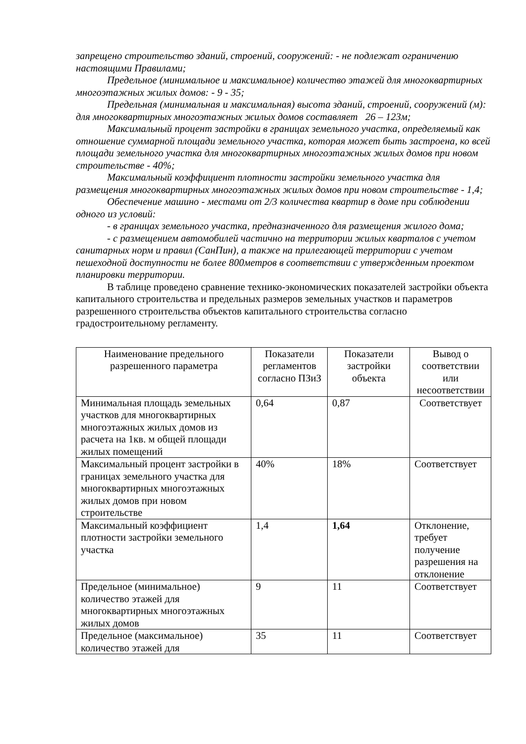запрещено строительство зданий, строений, сооружений: - не подлежат ограничению настоящими Правилами;
Предельное (минимальное и максимальное) количество этажей для многоквартирных многоэтажных жилых домов: - 9 - 35;
Предельная (минимальная и максимальная) высота зданий, строений, сооружений (м): для многоквартирных многоэтажных жилых домов составляет 26 – 123м;
Максимальный процент застройки в границах земельного участка, определяемый как отношение суммарной площади земельного участка, которая может быть застроена, ко всей площади земельного участка для многоквартирных многоэтажных жилых домов при новом строительстве - 40%;
Максимальный коэффициент плотности застройки земельного участка для размещения многоквартирных многоэтажных жилых домов при новом строительстве - 1,4;
Обеспечение машино - местами от 2/3 количества квартир в доме при соблюдении одного из условий:
- в границах земельного участка, предназначенного для размещения жилого дома;
- с размещением автомобилей частично на территории жилых кварталов с учетом санитарных норм и правил (СанПин), а также на прилегающей территории с учетом пешеходной доступности не более 800метров в соответствии с утвержденным проектом планировки территории.
В таблице проведено сравнение технико-экономических показателей застройки объекта капитального строительства и предельных размеров земельных участков и параметров разрешенного строительства объектов капитального строительства согласно градостроительному регламенту.
| Наименование предельного разрешенного параметра | Показатели регламентов согласно ПЗиЗ | Показатели застройки объекта | Вывод о соответствии или несоответствии |
| --- | --- | --- | --- |
| Минимальная площадь земельных участков для многоквартирных многоэтажных жилых домов из расчета на 1кв. м общей площади жилых помещений | 0,64 | 0,87 | Соответствует |
| Максимальный процент застройки в границах земельного участка для многоквартирных многоэтажных жилых домов при новом строительстве | 40% | 18% | Соответствует |
| Максимальный коэффициент плотности застройки земельного участка | 1,4 | 1,64 | Отклонение, требует получение разрешения на отклонение |
| Предельное (минимальное) количество этажей для многоквартирных многоэтажных жилых домов | 9 | 11 | Соответствует |
| Предельное (максимальное) количество этажей для | 35 | 11 | Соответствует |